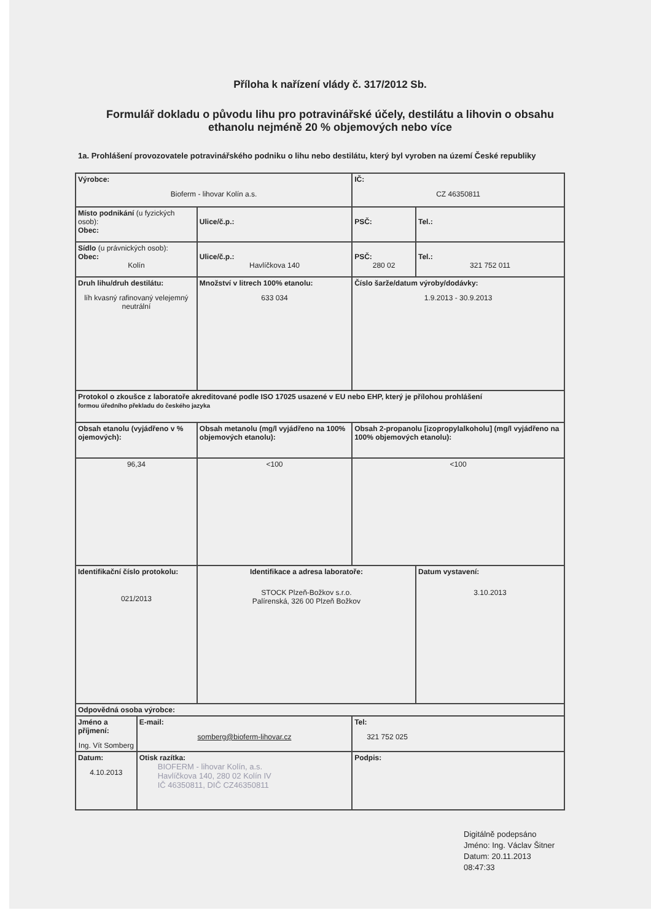Příloha k nařízení vlády č. 317/2012 Sb.
Formulář dokladu o původu lihu pro potravinářské účely, destilátu a lihovin o obsahu ethanolu nejméně 20 % objemových nebo více
1a. Prohlášení provozovatele potravinářského podniku o lihu nebo destilátu, který byl vyroben na území České republiky
| Výrobce: Bioferm - lihovar Kolín a.s. | | | | | IČ: CZ 46350811 | |
| Místo podnikání (u fyzických osob): Obec: | | Ulice/č.p.: | | | PSČ: | Tel.: |
| Sídlo (u právnických osob): Obec: Kolín | | Ulice/č.p.: Havlíčkova 140 | | | PSČ: 280 02 | Tel.: 321 752 011 |
| Druh lihu/druh destilátu: líh kvasný rafinovaný velejemný neutrální | | Množství v litrech 100% etanolu: 633 034 | | Číslo šarže/datum výroby/dodávky: 1.9.2013 - 30.9.2013 | | |
| Protokol o zkoušce z laboratoře akreditované podle ISO 17025 usazené v EU nebo EHP, který je přílohou prohlášení formou úředního překladu do českého jazyka | | | | | | |
| Obsah etanolu (vyjádřeno v % ojemových): | | Obsah metanolu (mg/l vyjádřeno na 100% objemových etanolu): | | Obsah 2-propanolu [izopropylalkoholu] (mg/l vyjádřeno na 100% objemových etanolu): | | |
| 96,34 | | <100 | | <100 | | |
| Identifikační číslo protokolu: 021/2013 | | Identifikace a adresa laboratoře: STOCK Plzeň-Božkov s.r.o. Palírenská, 326 00 Plzeň Božkov | | | | Datum vystavení: 3.10.2013 |
| Odpovědná osoba výrobce: | | | | | | |
| Jméno a příjmení: Ing. Vít Somberg | E-mail: somberg@bioferm-lihovar.cz | | Tel: 321 752 025 | | | |
| Datum: 4.10.2013 | Otisk razítka: BIOFERM - lihovar Kolín, a.s. Havlíčkova 140, 280 02 Kolín IV IČ 46350811, DIČ CZ46350811 | | Podpis: | | | |
Digitálně podepsáno
Jméno: Ing. Václav Šitner
Datum: 20.11.2013
08:47:33